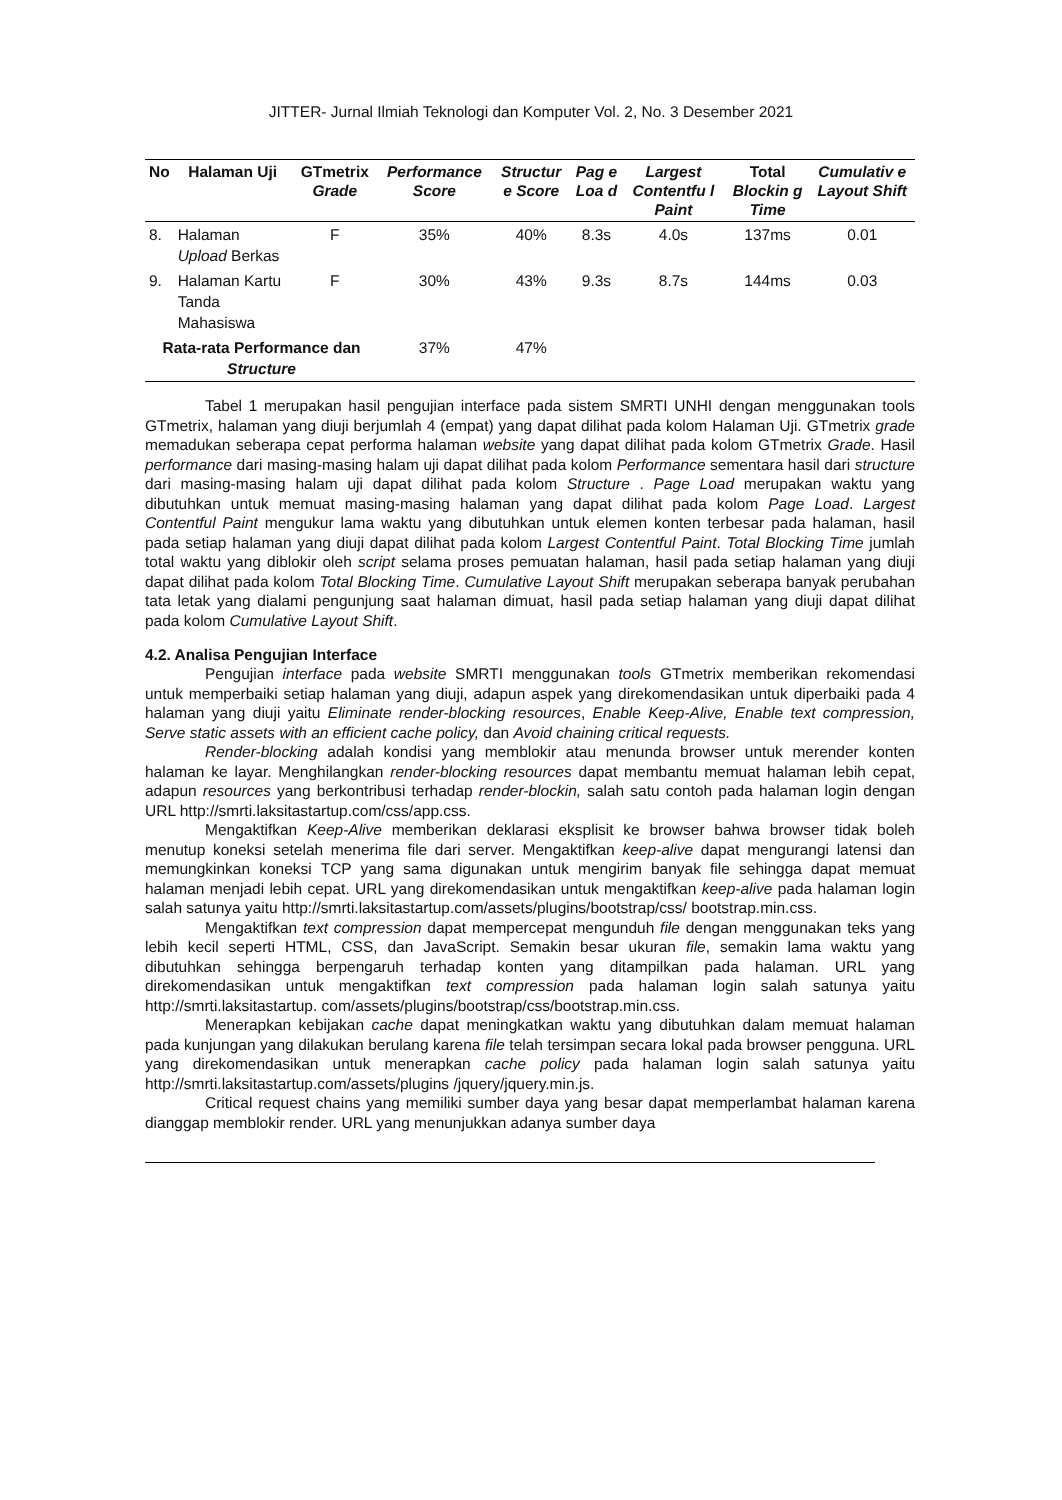JITTER- Jurnal Ilmiah Teknologi dan Komputer Vol. 2, No. 3 Desember 2021
| No | Halaman Uji | GTmetrix Grade | Performance Score | Structur e Score | Pag e Loa d | Largest Contentfu l Paint | Total Blockin g Time | Cumulativ e Layout Shift |
| --- | --- | --- | --- | --- | --- | --- | --- | --- |
| 8. | Halaman Upload Berkas | F | 35% | 40% | 8.3s | 4.0s | 137ms | 0.01 |
| 9. | Halaman Kartu Tanda Mahasiswa | F | 30% | 43% | 9.3s | 8.7s | 144ms | 0.03 |
| Rata-rata Performance dan Structure | | | 37% | 47% | | | | |
Tabel 1 merupakan hasil pengujian interface pada sistem SMRTI UNHI dengan menggunakan tools GTmetrix, halaman yang diuji berjumlah 4 (empat) yang dapat dilihat pada kolom Halaman Uji. GTmetrix grade memadukan seberapa cepat performa halaman website yang dapat dilihat pada kolom GTmetrix Grade. Hasil performance dari masing-masing halam uji dapat dilihat pada kolom Performance sementara hasil dari structure dari masing-masing halam uji dapat dilihat pada kolom Structure . Page Load merupakan waktu yang dibutuhkan untuk memuat masing-masing halaman yang dapat dilihat pada kolom Page Load. Largest Contentful Paint mengukur lama waktu yang dibutuhkan untuk elemen konten terbesar pada halaman, hasil pada setiap halaman yang diuji dapat dilihat pada kolom Largest Contentful Paint. Total Blocking Time jumlah total waktu yang diblokir oleh script selama proses pemuatan halaman, hasil pada setiap halaman yang diuji dapat dilihat pada kolom Total Blocking Time. Cumulative Layout Shift merupakan seberapa banyak perubahan tata letak yang dialami pengunjung saat halaman dimuat, hasil pada setiap halaman yang diuji dapat dilihat pada kolom Cumulative Layout Shift.
4.2. Analisa Pengujian Interface
Pengujian interface pada website SMRTI menggunakan tools GTmetrix memberikan rekomendasi untuk memperbaiki setiap halaman yang diuji, adapun aspek yang direkomendasikan untuk diperbaiki pada 4 halaman yang diuji yaitu Eliminate render-blocking resources, Enable Keep-Alive, Enable text compression, Serve static assets with an efficient cache policy, dan Avoid chaining critical requests.
Render-blocking adalah kondisi yang memblokir atau menunda browser untuk merender konten halaman ke layar. Menghilangkan render-blocking resources dapat membantu memuat halaman lebih cepat, adapun resources yang berkontribusi terhadap render-blockin, salah satu contoh pada halaman login dengan URL http://smrti.laksitastartup.com/css/app.css.
Mengaktifkan Keep-Alive memberikan deklarasi eksplisit ke browser bahwa browser tidak boleh menutup koneksi setelah menerima file dari server. Mengaktifkan keep-alive dapat mengurangi latensi dan memungkinkan koneksi TCP yang sama digunakan untuk mengirim banyak file sehingga dapat memuat halaman menjadi lebih cepat. URL yang direkomendasikan untuk mengaktifkan keep-alive pada halaman login salah satunya yaitu http://smrti.laksitastartup.com/assets/plugins/bootstrap/css/ bootstrap.min.css.
Mengaktifkan text compression dapat mempercepat mengunduh file dengan menggunakan teks yang lebih kecil seperti HTML, CSS, dan JavaScript. Semakin besar ukuran file, semakin lama waktu yang dibutuhkan sehingga berpengaruh terhadap konten yang ditampilkan pada halaman. URL yang direkomendasikan untuk mengaktifkan text compression pada halaman login salah satunya yaitu http://smrti.laksitastartup. com/assets/plugins/bootstrap/css/bootstrap.min.css.
Menerapkan kebijakan cache dapat meningkatkan waktu yang dibutuhkan dalam memuat halaman pada kunjungan yang dilakukan berulang karena file telah tersimpan secara lokal pada browser pengguna. URL yang direkomendasikan untuk menerapkan cache policy pada halaman login salah satunya yaitu http://smrti.laksitastartup.com/assets/plugins /jquery/jquery.min.js.
Critical request chains yang memiliki sumber daya yang besar dapat memperlambat halaman karena dianggap memblokir render. URL yang menunjukkan adanya sumber daya